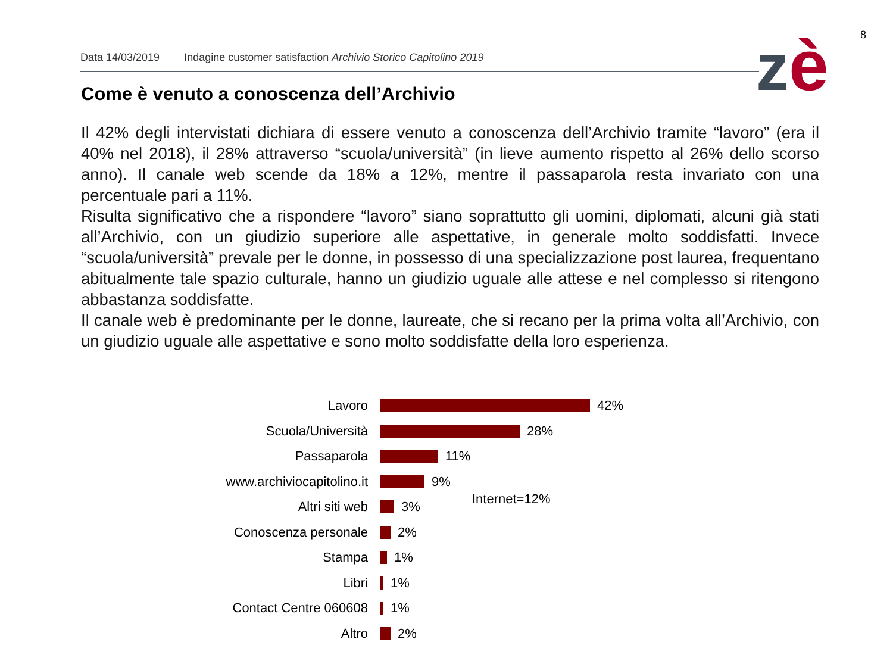8
Data 14/03/2019 Indagine customer satisfaction Archivio Storico Capitolino 2019
zè
Come è venuto a conoscenza dell’Archivio
Il 42% degli intervistati dichiara di essere venuto a conoscenza dell’Archivio tramite “lavoro” (era il 40% nel 2018), il 28% attraverso “scuola/università” (in lieve aumento rispetto al 26% dello scorso anno). Il canale web scende da 18% a 12%, mentre il passaparola resta invariato con una percentuale pari a 11%.
Risulta significativo che a rispondere “lavoro” siano soprattutto gli uomini, diplomati, alcuni già stati all’Archivio, con un giudizio superiore alle aspettative, in generale molto soddisfatti. Invece “scuola/università” prevale per le donne, in possesso di una specializzazione post laurea, frequentano abitualmente tale spazio culturale, hanno un giudizio uguale alle attese e nel complesso si ritengono abbastanza soddisfatte.
Il canale web è predominante per le donne, laureate, che si recano per la prima volta all’Archivio, con un giudizio uguale alle aspettative e sono molto soddisfatte della loro esperienza.
Lavoro
42%
Scuola/Università
28%
Passaparola
11%
www.archiviocapitolino.it
9%
Altri siti web
3%
Conoscenza personale
2%
Stampa
1%
Libri
1%
Contact Centre 060608
1%
Altro
2%
Internet=12%